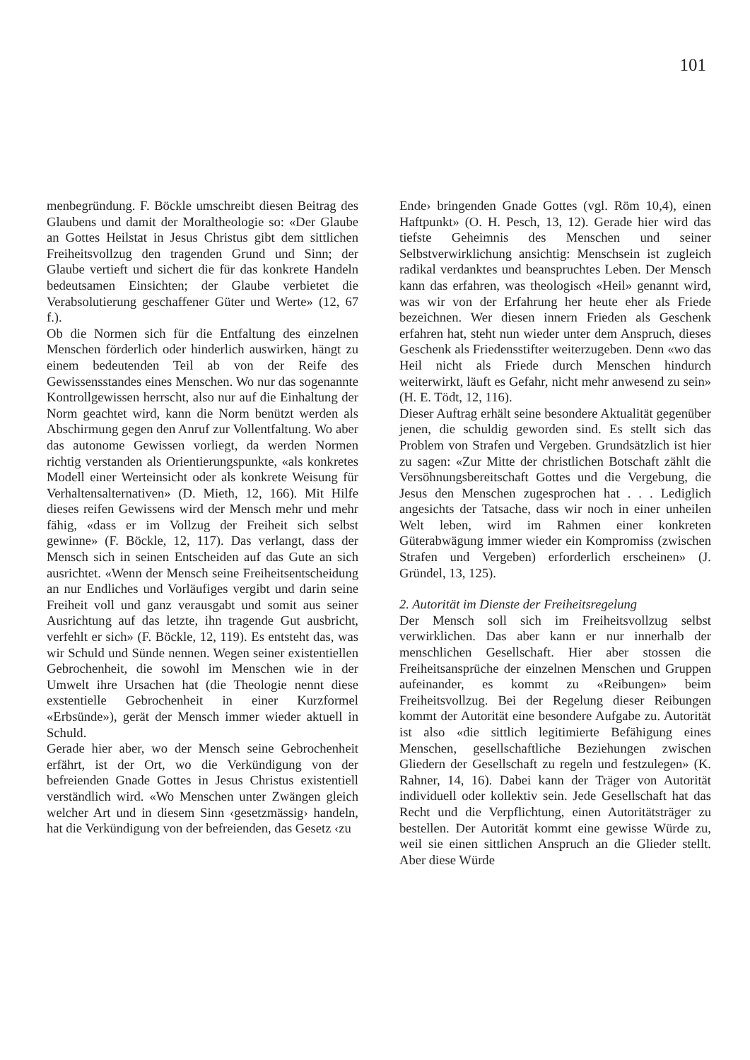101
menbegründung. F. Böckle umschreibt diesen Beitrag des Glaubens und damit der Moraltheologie so: «Der Glaube an Gottes Heilstat in Jesus Christus gibt dem sittlichen Freiheitsvollzug den tragenden Grund und Sinn; der Glaube vertieft und sichert die für das konkrete Handeln bedeutsamen Einsichten; der Glaube verbietet die Verabsolutierung geschaffener Güter und Werte» (12, 67 f.).
Ob die Normen sich für die Entfaltung des einzelnen Menschen förderlich oder hinderlich auswirken, hängt zu einem bedeutenden Teil ab von der Reife des Gewissensstandes eines Menschen. Wo nur das sogenannte Kontrollgewissen herrscht, also nur auf die Einhaltung der Norm geachtet wird, kann die Norm benützt werden als Abschirmung gegen den Anruf zur Vollentfaltung. Wo aber das autonome Gewissen vorliegt, da werden Normen richtig verstanden als Orientierungspunkte, «als konkretes Modell einer Werteinsicht oder als konkrete Weisung für Verhaltensalternativen» (D. Mieth, 12, 166). Mit Hilfe dieses reifen Gewissens wird der Mensch mehr und mehr fähig, «dass er im Vollzug der Freiheit sich selbst gewinne» (F. Böckle, 12, 117). Das verlangt, dass der Mensch sich in seinen Entscheiden auf das Gute an sich ausrichtet. «Wenn der Mensch seine Freiheitsentscheidung an nur Endliches und Vorläufiges vergibt und darin seine Freiheit voll und ganz verausgabt und somit aus seiner Ausrichtung auf das letzte, ihn tragende Gut ausbricht, verfehlt er sich» (F. Böckle, 12, 119). Es entsteht das, was wir Schuld und Sünde nennen. Wegen seiner existentiellen Gebrochenheit, die sowohl im Menschen wie in der Umwelt ihre Ursachen hat (die Theologie nennt diese exstentielle Gebrochenheit in einer Kurzformel «Erbsünde»), gerät der Mensch immer wieder aktuell in Schuld.
Gerade hier aber, wo der Mensch seine Gebrochenheit erfährt, ist der Ort, wo die Verkündigung von der befreienden Gnade Gottes in Jesus Christus existentiell verständlich wird. «Wo Menschen unter Zwängen gleich welcher Art und in diesem Sinn ‹gesetzmässig› handeln, hat die Verkündigung von der befreienden, das Gesetz ‹zu
Ende› bringenden Gnade Gottes (vgl. Röm 10,4), einen Haftpunkt» (O. H. Pesch, 13, 12). Gerade hier wird das tiefste Geheimnis des Menschen und seiner Selbstverwirklichung ansichtig: Menschsein ist zugleich radikal verdanktes und beanspruchtes Leben. Der Mensch kann das erfahren, was theologisch «Heil» genannt wird, was wir von der Erfahrung her heute eher als Friede bezeichnen. Wer diesen innern Frieden als Geschenk erfahren hat, steht nun wieder unter dem Anspruch, dieses Geschenk als Friedensstifter weiterzugeben. Denn «wo das Heil nicht als Friede durch Menschen hindurch weiterwirkt, läuft es Gefahr, nicht mehr anwesend zu sein» (H. E. Tödt, 12, 116).
Dieser Auftrag erhält seine besondere Aktualität gegenüber jenen, die schuldig geworden sind. Es stellt sich das Problem von Strafen und Vergeben. Grundsätzlich ist hier zu sagen: «Zur Mitte der christlichen Botschaft zählt die Versöhnungsbereitschaft Gottes und die Vergebung, die Jesus den Menschen zugesprochen hat . . . Lediglich angesichts der Tatsache, dass wir noch in einer unheilen Welt leben, wird im Rahmen einer konkreten Güterabwägung immer wieder ein Kompromiss (zwischen Strafen und Vergeben) erforderlich erscheinen» (J. Gründel, 13, 125).
2. Autorität im Dienste der Freiheitsregelung
Der Mensch soll sich im Freiheitsvollzug selbst verwirklichen. Das aber kann er nur innerhalb der menschlichen Gesellschaft. Hier aber stossen die Freiheitsansprüche der einzelnen Menschen und Gruppen aufeinander, es kommt zu «Reibungen» beim Freiheitsvollzug. Bei der Regelung dieser Reibungen kommt der Autorität eine besondere Aufgabe zu. Autorität ist also «die sittlich legitimierte Befähigung eines Menschen, gesellschaftliche Beziehungen zwischen Gliedern der Gesellschaft zu regeln und festzulegen» (K. Rahner, 14, 16). Dabei kann der Träger von Autorität individuell oder kollektiv sein. Jede Gesellschaft hat das Recht und die Verpflichtung, einen Autoritätsträger zu bestellen. Der Autorität kommt eine gewisse Würde zu, weil sie einen sittlichen Anspruch an die Glieder stellt. Aber diese Würde